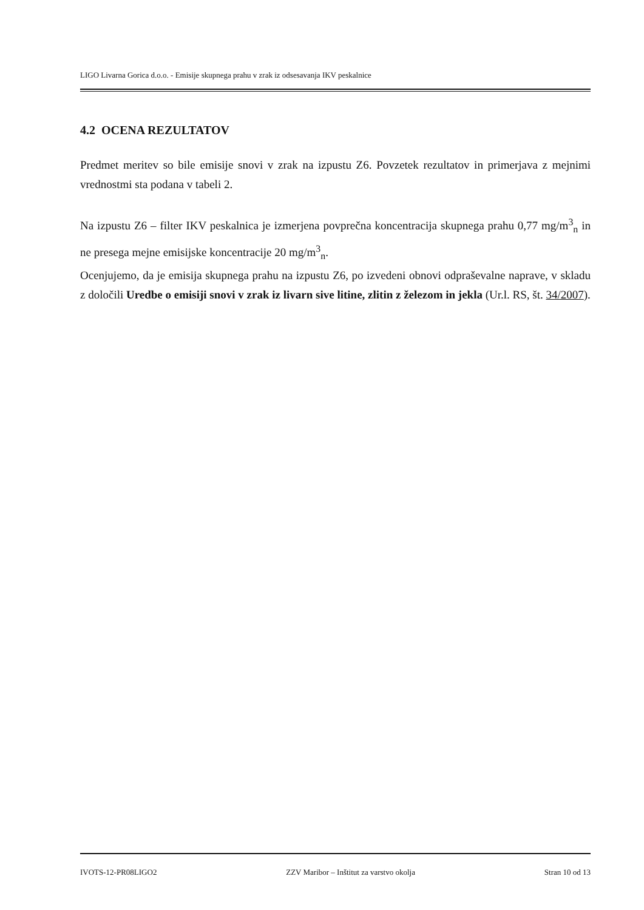LIGO Livarna Gorica d.o.o. - Emisije skupnega prahu v zrak iz odsesavanja IKV peskalnice
4.2 OCENA REZULTATOV
Predmet meritev so bile emisije snovi v zrak na izpustu Z6. Povzetek rezultatov in primerjava z mejnimi vrednostmi sta podana v tabeli 2.
Na izpustu Z6 – filter IKV peskalnica je izmerjena povprečna koncentracija skupnega prahu 0,77 mg/m<sup>3</sup><sub>n</sub> in ne presega mejne emisijske koncentracije 20 mg/m<sup>3</sup><sub>n</sub>.
Ocenjujemo, da je emisija skupnega prahu na izpustu Z6, po izvedeni obnovi odpraševalne naprave, v skladu z določili Uredbe o emisiji snovi v zrak iz livarn sive litine, zlitin z železom in jekla (Ur.l. RS, št. 34/2007).
IVOTS-12-PR08LIGO2 ZZV Maribor – Inštitut za varstvo okolja Stran 10 od 13